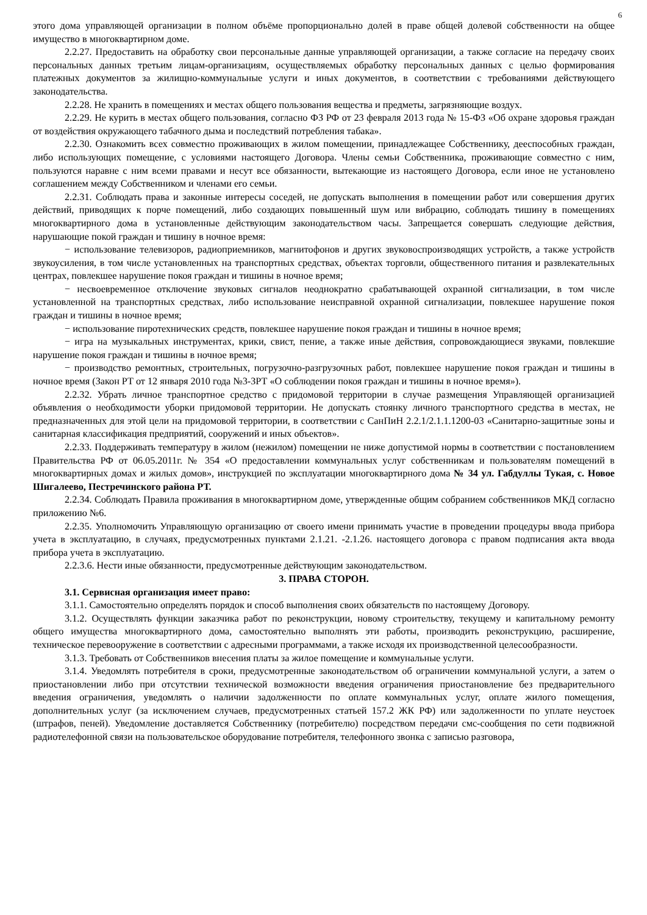6
этого дома управляющей организации в полном объёме пропорционально долей в праве общей долевой собственности на общее имущество в многоквартирном доме.
2.2.27. Предоставить на обработку свои персональные данные управляющей организации, а также согласие на передачу своих персональных данных третьим лицам-организациям, осуществляемых обработку персональных данных с целью формирования платежных документов за жилищно-коммунальные услуги и иных документов, в соответствии с требованиями действующего законодательства.
2.2.28. Не хранить в помещениях и местах общего пользования вещества и предметы, загрязняющие воздух.
2.2.29. Не курить в местах общего пользования, согласно ФЗ РФ от 23 февраля 2013 года № 15-ФЗ «Об охране здоровья граждан от воздействия окружающего табачного дыма и последствий потребления табака».
2.2.30. Ознакомить всех совместно проживающих в жилом помещении, принадлежащее Собственнику, дееспособных граждан, либо использующих помещение, с условиями настоящего Договора. Члены семьи Собственника, проживающие совместно с ним, пользуются наравне с ним всеми правами и несут все обязанности, вытекающие из настоящего Договора, если иное не установлено соглашением между Собственником и членами его семьи.
2.2.31. Соблюдать права и законные интересы соседей, не допускать выполнения в помещении работ или совершения других действий, приводящих к порче помещений, либо создающих повышенный шум или вибрацию, соблюдать тишину в помещениях многоквартирного дома в установленные действующим законодательством часы. Запрещается совершать следующие действия, нарушающие покой граждан и тишину в ночное время:
− использование телевизоров, радиоприемников, магнитофонов и других звуковоспроизводящих устройств, а также устройств звукоусиления, в том числе установленных на транспортных средствах, объектах торговли, общественного питания и развлекательных центрах, повлекшее нарушение покоя граждан и тишины в ночное время;
− несвоевременное отключение звуковых сигналов неоднократно срабатывающей охранной сигнализации, в том числе установленной на транспортных средствах, либо использование неисправной охранной сигнализации, повлекшее нарушение покоя граждан и тишины в ночное время;
− использование пиротехнических средств, повлекшее нарушение покоя граждан и тишины в ночное время;
− игра на музыкальных инструментах, крики, свист, пение, а также иные действия, сопровождающиеся звуками, повлекшие нарушение покоя граждан и тишины в ночное время;
− производство ремонтных, строительных, погрузочно-разгрузочных работ, повлекшее нарушение покоя граждан и тишины в ночное время (Закон РТ от 12 января 2010 года №3-ЗРТ «О соблюдении покоя граждан и тишины в ночное время»).
2.2.32. Убрать личное транспортное средство с придомовой территории в случае размещения Управляющей организацией объявления о необходимости уборки придомовой территории. Не допускать стоянку личного транспортного средства в местах, не предназначенных для этой цели на придомовой территории, в соответствии с СанПиН 2.2.1/2.1.1.1200-03 «Санитарно-защитные зоны и санитарная классификация предприятий, сооружений и иных объектов».
2.2.33. Поддерживать температуру в жилом (нежилом) помещении не ниже допустимой нормы в соответствии с постановлением Правительства РФ от 06.05.2011г. № 354 «О предоставлении коммунальных услуг собственникам и пользователям помещений в многоквартирных домах и жилых домов», инструкцией по эксплуатации многоквартирного дома № 34 ул. Габдуллы Тукая, с. Новое Шигалеево, Пестречинского района РТ.
2.2.34. Соблюдать Правила проживания в многоквартирном доме, утвержденные общим собранием собственников МКД согласно приложению №6.
2.2.35. Уполномочить Управляющую организацию от своего имени принимать участие в проведении процедуры ввода прибора учета в эксплуатацию, в случаях, предусмотренных пунктами 2.1.21. -2.1.26. настоящего договора с правом подписания акта ввода прибора учета в эксплуатацию.
2.2.3.6. Нести иные обязанности, предусмотренные действующим законодательством.
3. ПРАВА СТОРОН.
3.1. Сервисная организация имеет право:
3.1.1. Самостоятельно определять порядок и способ выполнения своих обязательств по настоящему Договору.
3.1.2. Осуществлять функции заказчика работ по реконструкции, новому строительству, текущему и капитальному ремонту общего имущества многоквартирного дома, самостоятельно выполнять эти работы, производить реконструкцию, расширение, техническое перевооружение в соответствии с адресными программами, а также исходя их производственной целесообразности.
3.1.3. Требовать от Собственников внесения платы за жилое помещение и коммунальные услуги.
3.1.4. Уведомлять потребителя в сроки, предусмотренные законодательством об ограничении коммунальной услуги, а затем о приостановлении либо при отсутствии технической возможности введения ограничения приостановление без предварительного введения ограничения, уведомлять о наличии задолженности по оплате коммунальных услуг, оплате жилого помещения, дополнительных услуг (за исключением случаев, предусмотренных статьей 157.2 ЖК РФ) или задолженности по уплате неустоек (штрафов, пеней). Уведомление доставляется Собственнику (потребителю) посредством передачи смс-сообщения по сети подвижной радиотелефонной связи на пользовательское оборудование потребителя, телефонного звонка с записью разговора,